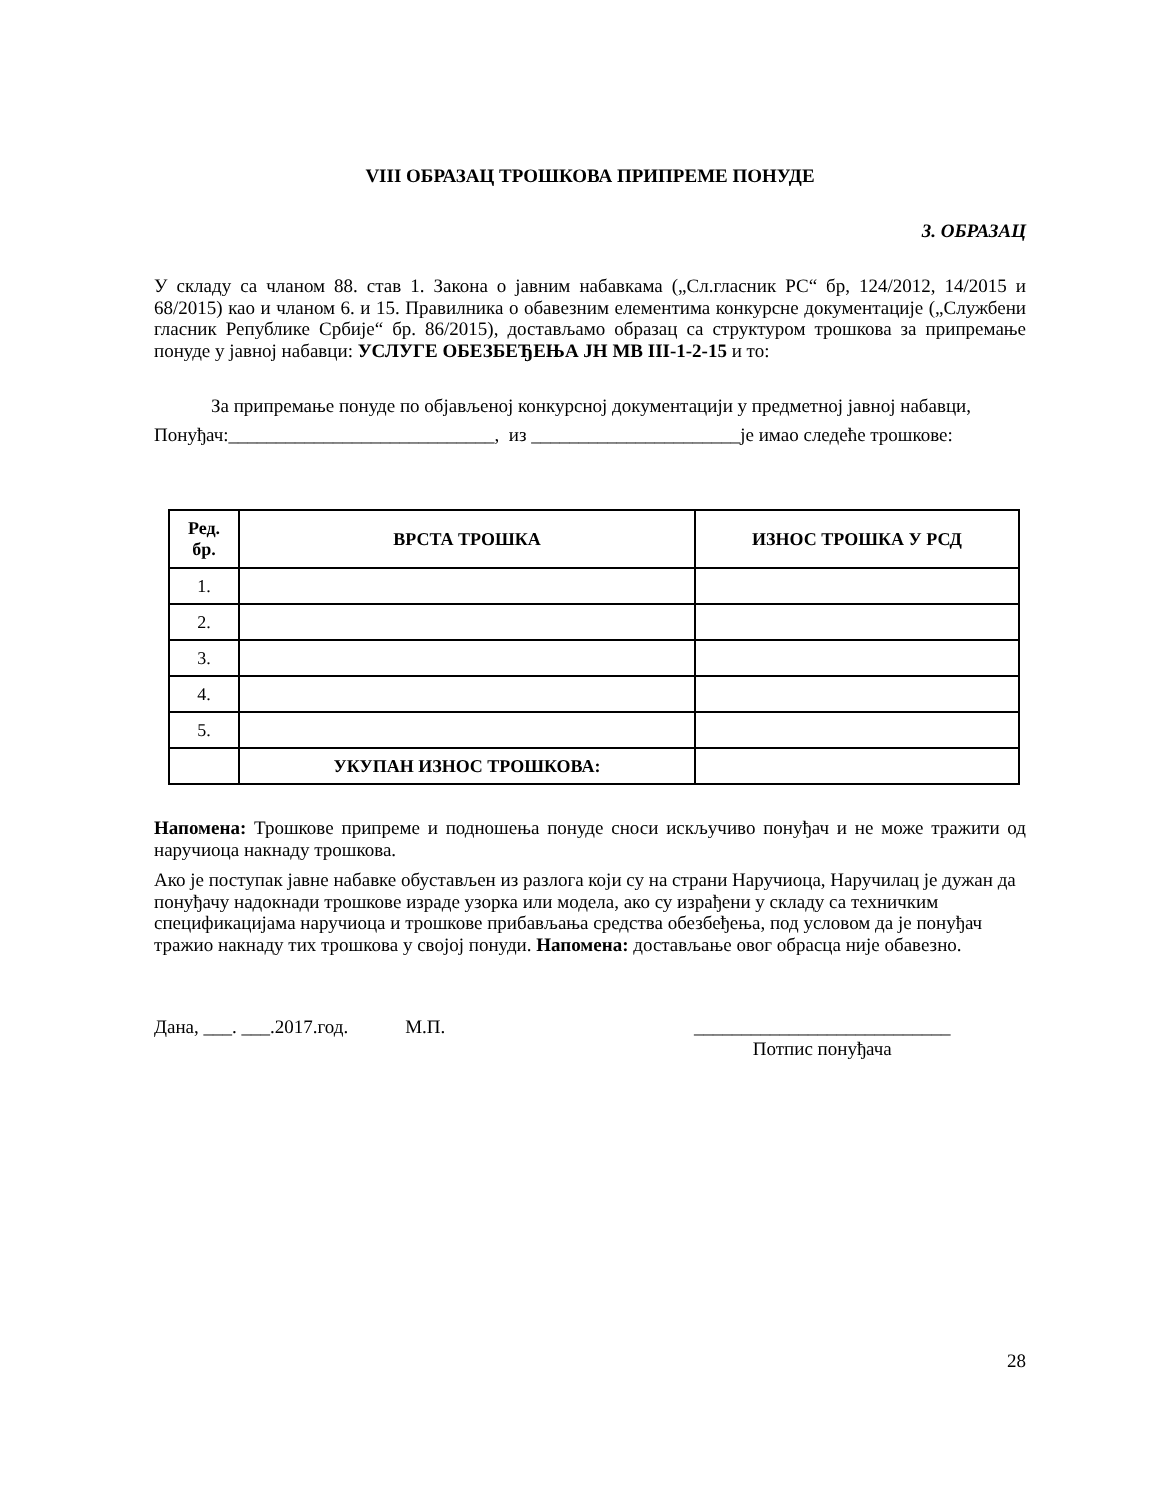VIII ОБРАЗАЦ ТРОШКОВА ПРИПРЕМЕ ПОНУДЕ
3. ОБРАЗАЦ
У складу са чланом 88. став 1. Закона о јавним набавкама („Сл.гласник РС“ бр, 124/2012, 14/2015 и 68/2015) као и чланом 6. и 15. Правилника о обавезним елементима конкурсне документације („Службени гласник Републике Србије“ бр. 86/2015), достављамо образац са структуром трошкова за припремање понуде у јавној набавци: УСЛУГЕ ОБЕЗБЕЂЕЊА ЈН МВ III-1-2-15 и то:
За припремање понуде по објављеној конкурсној документацији у предметној јавној набавци,
Понуђач:____________________________, из ______________________је имао следеће трошкове:
| Ред. бр. | ВРСТА ТРОШКА | ИЗНОС ТРОШКА У РСД |
| --- | --- | --- |
| 1. | | |
| 2. | | |
| 3. | | |
| 4. | | |
| 5. | | |
| | УКУПАН ИЗНОС ТРОШКОВА: | |
Напомена: Трошкове припреме и подношења понуде сноси искључиво понуђач и не може тражити од наручиоца накнаду трошкова.
Ако је поступак јавне набавке обустављен из разлога који су на страни Наручиоца, Наручилац је дужан да понуђачу надокнади трошкове израде узорка или модела, ако су израђени у складу са техничким спецификацијама наручиоца и трошкове прибављања средства обезбеђења, под условом да је понуђач тражио накнаду тих трошкова у својој понуди. Напомена: достављање овог обрасца није обавезно.
Дана, ___. ___.2017.год. М.П. ___________________________
Потпис понуђача
28